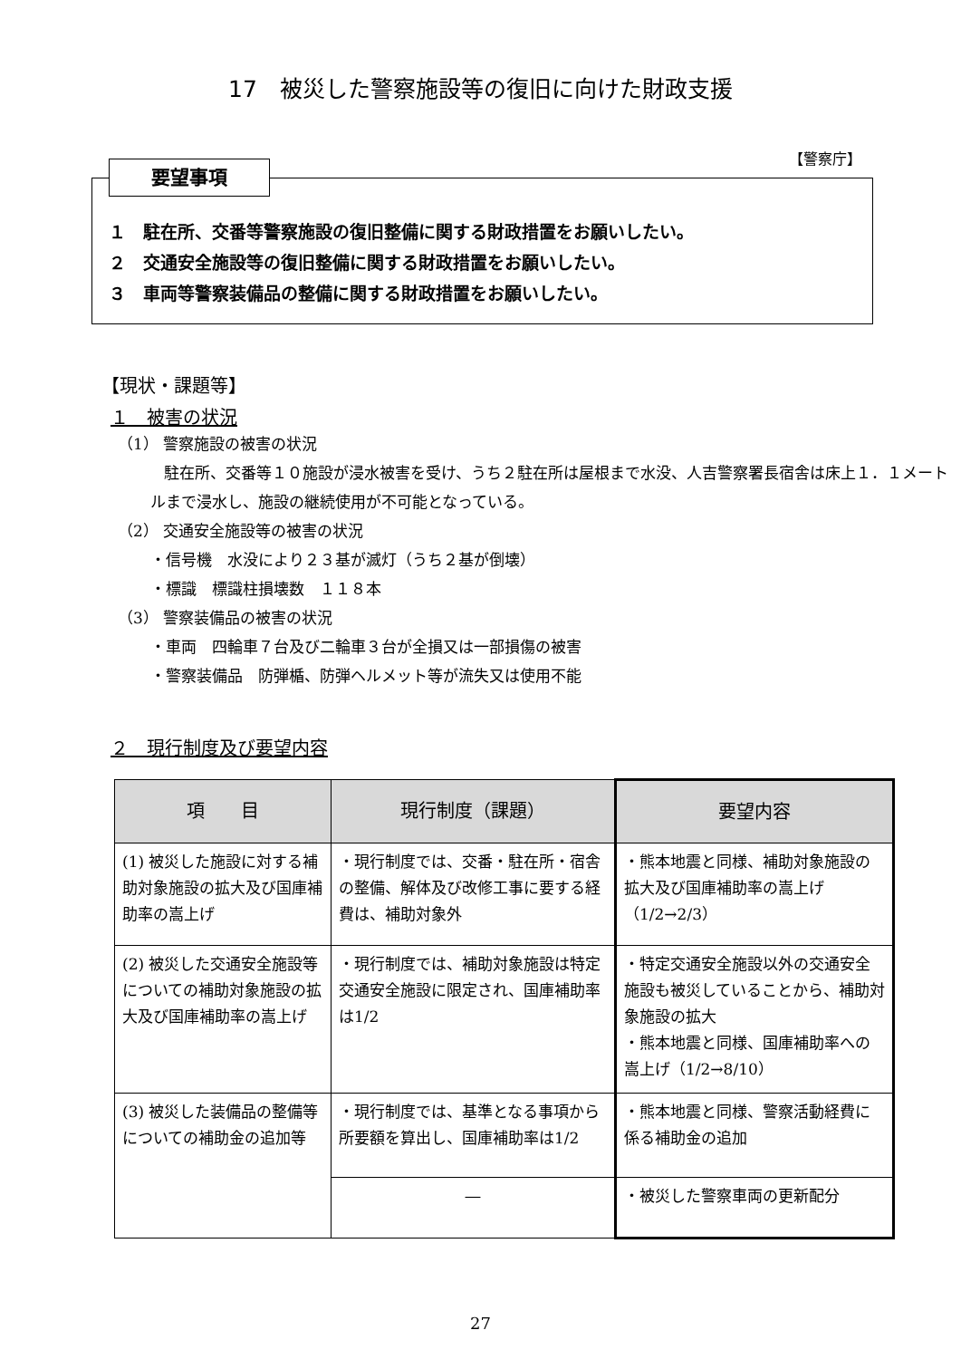17　被災した警察施設等の復旧に向けた財政支援
【警察庁】
要望事項
１　駐在所、交番等警察施設の復旧整備に関する財政措置をお願いしたい。
２　交通安全施設等の復旧整備に関する財政措置をお願いしたい。
３　車両等警察装備品の整備に関する財政措置をお願いしたい。
【現状・課題等】
１　被害の状況
（1） 警察施設の被害の状況
駐在所、交番等１０施設が浸水被害を受け、うち２駐在所は屋根まで水没、人吉警察署長宿舎は床上１．１メートルまで浸水し、施設の継続使用が不可能となっている。
（2） 交通安全施設等の被害の状況
・信号機　水没により２３基が滅灯（うち２基が倒壊）
・標識　標識柱損壊数　１１８本
（3） 警察装備品の被害の状況
・車両　四輪車７台及び二輪車３台が全損又は一部損傷の被害
・警察装備品　防弾楯、防弾ヘルメット等が流失又は使用不能
２　現行制度及び要望内容
| 項 目 | 現行制度（課題） | 要望内容 |
| --- | --- | --- |
| (1) 被災した施設に対する補助対象施設の拡大及び国庫補助率の嵩上げ | ・現行制度では、交番・駐在所・宿舎の整備、解体及び改修工事に要する経費は、補助対象外 | ・熊本地震と同様、補助対象施設の拡大及び国庫補助率の嵩上げ（1/2→2/3） |
| (2) 被災した交通安全施設等についての補助対象施設の拡大及び国庫補助率の嵩上げ | ・現行制度では、補助対象施設は特定交通安全施設に限定され、国庫補助率は1/2 | ・特定交通安全施設以外の交通安全施設も被災していることから、補助対象施設の拡大 ・熊本地震と同様、国庫補助率への嵩上げ（1/2→8/10） |
| (3) 被災した装備品の整備等についての補助金の追加等 | ・現行制度では、基準となる事項から所要額を算出し、国庫補助率は1/2 | ・熊本地震と同様、警察活動経費に係る補助金の追加 |
| | ― | ・被災した警察車両の更新配分 |
27